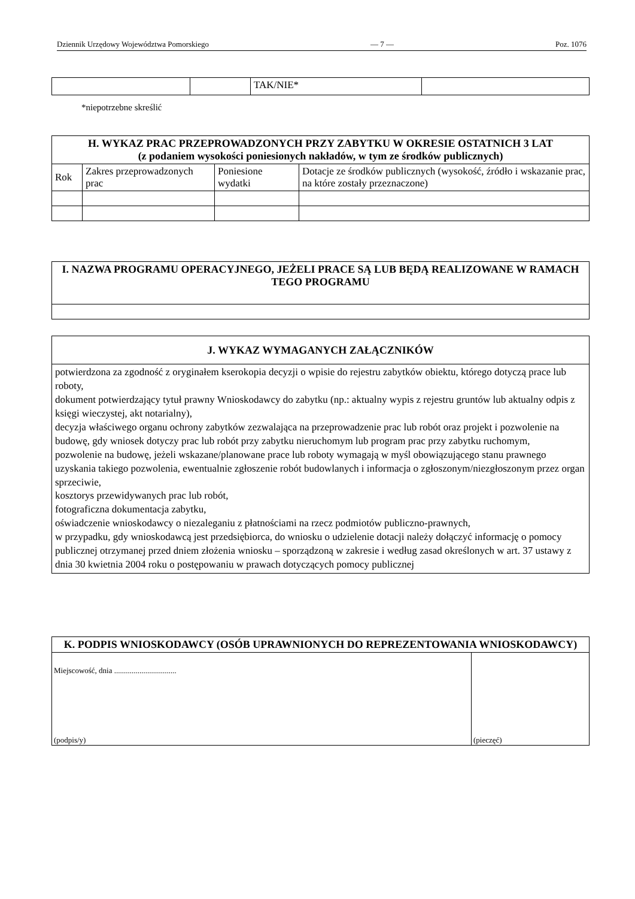Dziennik Urzędowy Województwa Pomorskiego — 7 — Poz. 1076
| | | TAK/NIE* | |
*niepotrzebne skreślić
| H. WYKAZ PRAC PRZEPROWADZONYCH PRZY ZABYTKU W OKRESIE OSTATNICH 3 LAT (z podaniem wysokości poniesionych nakładów, w tym ze środków publicznych) | | | |
| Rok | Zakres przeprowadzonych prac | Poniesione wydatki | Dotacje ze środków publicznych (wysokość, źródło i wskazanie prac, na które zostały przeznaczone) |
| I. NAZWA PROGRAMU OPERACYJNEGO, JEŻELI PRACE SĄ LUB BĘDĄ REALIZOWANE W RAMACH TEGO PROGRAMU |
| J. WYKAZ WYMAGANYCH ZAŁĄCZNIKÓW |
| potwierdzona za zgodność z oryginałem kserokopia decyzji o wpisie do rejestru zabytków obiektu, którego dotyczą prace lub roboty, dokument potwierdzający tytuł prawny Wnioskodawcy do zabytku (np.: aktualny wypis z rejestru gruntów lub aktualny odpis z księgi wieczystej, akt notarialny), decyzja właściwego organu ochrony zabytków zezwalająca na przeprowadzenie prac lub robót oraz projekt i pozwolenie na budowę, gdy wniosek dotyczy prac lub robót przy zabytku nieruchomym lub program prac przy zabytku ruchomym, pozwolenie na budowę, jeżeli wskazane/planowane prace lub roboty wymagają w myśl obowiązującego stanu prawnego uzyskania takiego pozwolenia, ewentualnie zgłoszenie robót budowlanych i informacja o zgłoszonym/niezgłoszonym przez organ sprzeciwie, kosztorys przewidywanych prac lub robót, fotograficzna dokumentacja zabytku, oświadczenie wnioskodawcy o niezaleganiu z płatnościami na rzecz podmiotów publiczno-prawnych, w przypadku, gdy wnioskodawcą jest przedsiębiorca, do wniosku o udzielenie dotacji należy dołączyć informację o pomocy publicznej otrzymanej przed dniem złożenia wniosku – sporządzoną w zakresie i według zasad określonych w art. 37 ustawy z dnia 30 kwietnia 2004 roku o postępowaniu w prawach dotyczących pomocy publicznej |
| K. PODPIS WNIOSKODAWCY (OSÓB UPRAWNIONYCH DO REPREZENTOWANIA WNIOSKODAWCY) | |
| Miejscowość, dnia ................................ (podpis/y) | (pieczęć) |